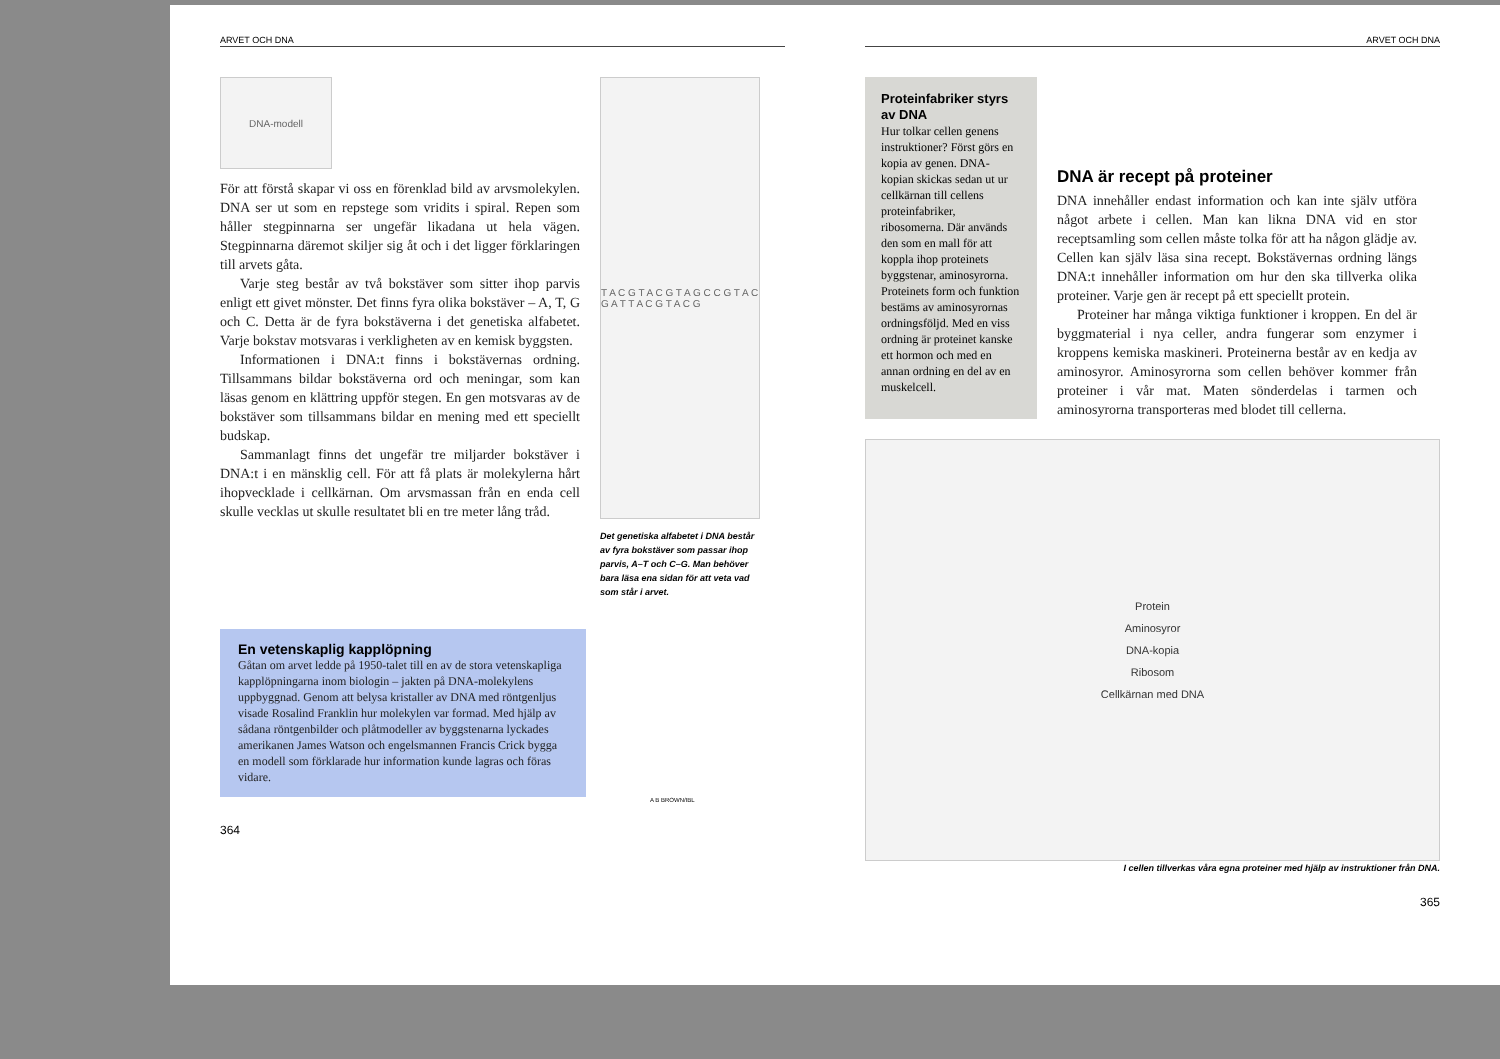ARVET OCH DNA
DNA-modell
För att förstå skapar vi oss en förenklad bild av arvsmolekylen. DNA ser ut som en repstege som vridits i spiral. Repen som håller stegpinnarna ser ungefär likadana ut hela vägen. Stegpinnarna däremot skiljer sig åt och i det ligger förklaringen till arvets gåta.
Varje steg består av två bokstäver som sitter ihop parvis enligt ett givet mönster. Det finns fyra olika bokstäver – A, T, G och C. Detta är de fyra bokstäverna i det genetiska alfabetet. Varje bokstav motsvaras i verkligheten av en kemisk byggsten.
Informationen i DNA:t finns i bokstävernas ordning. Tillsammans bildar bokstäverna ord och meningar, som kan läsas genom en klättring uppför stegen. En gen motsvaras av de bokstäver som tillsammans bildar en mening med ett speciellt budskap.
Sammanlagt finns det ungefär tre miljarder bokstäver i DNA:t i en mänsklig cell. För att få plats är molekylerna hårt ihopvecklade i cellkärnan. Om arvsmassan från en enda cell skulle vecklas ut skulle resultatet bli en tre meter lång tråd.
T A C G T A C G T A G C C G T A C G A T T A C G T A C G
Det genetiska alfabetet i DNA består av fyra bokstäver som passar ihop parvis, A–T och C–G. Man behöver bara läsa ena sidan för att veta vad som står i arvet.
En vetenskaplig kapplöpning
Gåtan om arvet ledde på 1950-talet till en av de stora vetenskapliga kapplöpningarna inom biologin – jakten på DNA-molekylens uppbyggnad. Genom att belysa kristaller av DNA med röntgenljus visade Rosalind Franklin hur molekylen var formad. Med hjälp av sådana röntgenbilder och plåtmodeller av byggstenarna lyckades amerikanen James Watson och engelsmannen Francis Crick bygga en modell som förklarade hur information kunde lagras och föras vidare.
A B BROWN/IBL
364
ARVET OCH DNA
Proteinfabriker styrs av DNA
Hur tolkar cellen genens instruktioner? Först görs en kopia av genen. DNA-kopian skickas sedan ut ur cellkärnan till cellens proteinfabriker, ribosomerna. Där används den som en mall för att koppla ihop proteinets byggstenar, aminosyrorna. Proteinets form och funktion bestäms av aminosyrornas ordningsföljd. Med en viss ordning är proteinet kanske ett hormon och med en annan ordning en del av en muskelcell.
DNA är recept på proteiner
DNA innehåller endast information och kan inte själv utföra något arbete i cellen. Man kan likna DNA vid en stor receptsamling som cellen måste tolka för att ha någon glädje av. Cellen kan själv läsa sina recept. Bokstävernas ordning längs DNA:t innehåller information om hur den ska tillverka olika proteiner. Varje gen är recept på ett speciellt protein.
Proteiner har många viktiga funktioner i kroppen. En del är byggmaterial i nya celler, andra fungerar som enzymer i kroppens kemiska maskineri. Proteinerna består av en kedja av aminosyror. Aminosyrorna som cellen behöver kommer från proteiner i vår mat. Maten sönderdelas i tarmen och aminosyrorna transporteras med blodet till cellerna.
Protein
Aminosyror
DNA-kopia
Ribosom
Cellkärnan med DNA
I cellen tillverkas våra egna proteiner med hjälp av instruktioner från DNA.
365